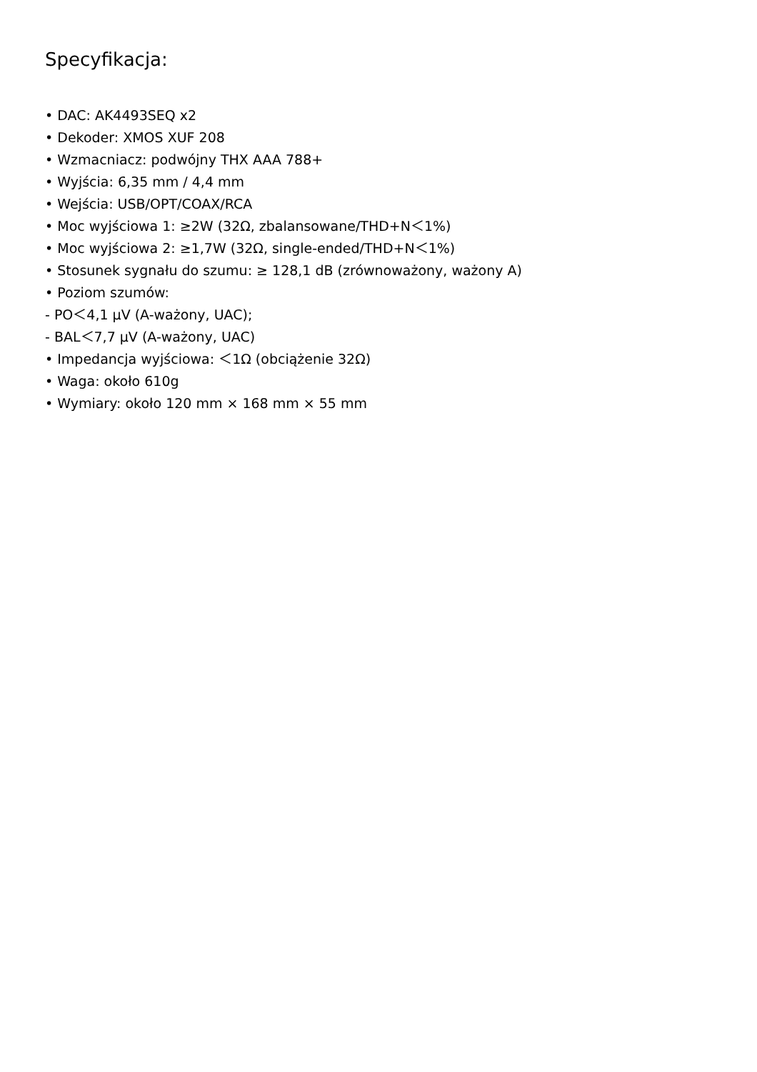Specyfikacja:
• DAC: AK4493SEQ x2
• Dekoder: XMOS XUF 208
• Wzmacniacz: podwójny THX AAA 788+
• Wyjścia: 6,35 mm / 4,4 mm
• Wejścia: USB/OPT/COAX/RCA
• Moc wyjściowa 1: ≥2W (32Ω, zbalansowane/THD+N＜1%)
• Moc wyjściowa 2: ≥1,7W (32Ω, single-ended/THD+N＜1%)
• Stosunek sygnału do szumu: ≥ 128,1 dB (zrównoważony, ważony A)
• Poziom szumów:
- PO＜4,1 μV (A-ważony, UAC);
- BAL＜7,7 μV (A-ważony, UAC)
• Impedancja wyjściowa: ＜1Ω (obciążenie 32Ω)
• Waga: około 610g
• Wymiary: około 120 mm × 168 mm × 55 mm